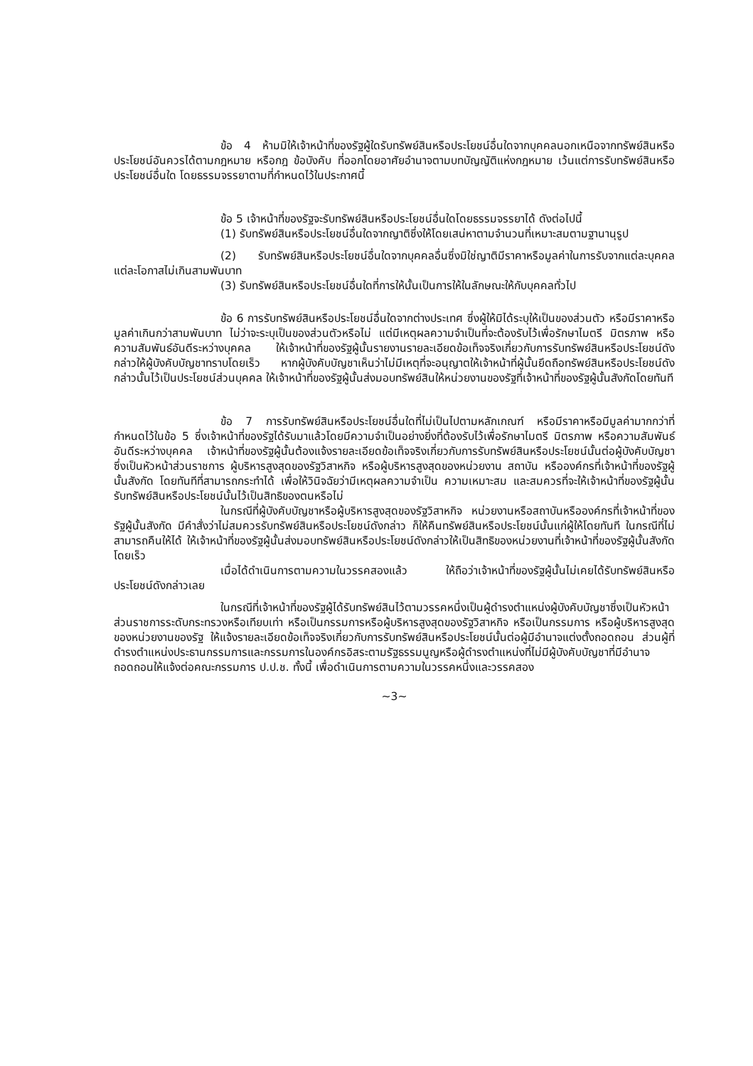ข้อ 4 ห้ามมิให้เจ้าหน้าที่ของรัฐผู้ใดรับทรัพย์สินหรือประโยชน์อื่นใดจากบุคคลนอกเหนือจากทรัพย์สินหรือประโยชน์อันควรได้ตามกฎหมาย หรือกฎ ข้อบังคับ ที่ออกโดยอาศัยอำนาจตามบทบัญญัติแห่งกฎหมาย เว้นแต่การรับทรัพย์สินหรือประโยชน์อื่นใด โดยธรรมจรรยาตามที่กำหนดไว้ในประกาศนี้
ข้อ 5 เจ้าหน้าที่ของรัฐจะรับทรัพย์สินหรือประโยชน์อื่นใดโดยธรรมจรรยาได้ ดังต่อไปนี้
(1) รับทรัพย์สินหรือประโยชน์อื่นใดจากญาติซึ่งให้โดยเสน่หาตามจำนวนที่เหมาะสมตามฐานานุรูป
(2) รับทรัพย์สินหรือประโยชน์อื่นใดจากบุคคลอื่นซึ่งมิใช่ญาติมีราคาหรือมูลค่าในการรับจากแต่ละบุคคล แต่ละโอกาสไม่เกินสามพันบาท
(3) รับทรัพย์สินหรือประโยชน์อื่นใดที่การให้นั้นเป็นการให้ในลักษณะให้กับบุคคลทั่วไป
ข้อ 6 การรับทรัพย์สินหรือประโยชน์อื่นใดจากต่างประเทศ ซึ่งผู้ให้มิได้ระบุให้เป็นของส่วนตัว หรือมีราคาหรือมูลค่าเกินกว่าสามพันบาท ไม่ว่าจะระบุเป็นของส่วนตัวหรือไม่ แต่มีเหตุผลความจำเป็นที่จะต้องรับไว้เพื่อรักษาไมตรี มิตรภาพ หรือความสัมพันธ์อันดีระหว่างบุคคล ให้เจ้าหน้าที่ของรัฐผู้นั้นรายงานรายละเอียดข้อเท็จจริงเกี่ยวกับการรับทรัพย์สินหรือประโยชน์ดังกล่าวให้ผู้บังคับบัญชาทราบโดยเร็ว หากผู้บังคับบัญชาเห็นว่าไม่มีเหตุที่จะอนุญาตให้เจ้าหน้าที่ผู้นั้นยึดถือทรัพย์สินหรือประโยชน์ดังกล่าวนั้นไว้เป็นประโยชน์ส่วนบุคคล ให้เจ้าหน้าที่ของรัฐผู้นั้นส่งมอบทรัพย์สินให้หน่วยงานของรัฐที่เจ้าหน้าที่ของรัฐผู้นั้นสังกัดโดยทันที
ข้อ 7 การรับทรัพย์สินหรือประโยชน์อื่นใดที่ไม่เป็นไปตามหลักเกณฑ์ หรือมีราคาหรือมีมูลค่ามากกว่าที่กำหนดไว้ในข้อ 5 ซึ่งเจ้าหน้าที่ของรัฐได้รับมาแล้วโดยมีความจำเป็นอย่างยิ่งที่ต้องรับไว้เพื่อรักษาไมตรี มิตรภาพ หรือความสัมพันธ์อันดีระหว่างบุคคล เจ้าหน้าที่ของรัฐผู้นั้นต้องแจ้งรายละเอียดข้อเท็จจริงเกี่ยวกับการรับทรัพย์สินหรือประโยชน์นั้นต่อผู้บังคับบัญชา ซึ่งเป็นหัวหน้าส่วนราชการ ผู้บริหารสูงสุดของรัฐวิสาหกิจ หรือผู้บริหารสูงสุดของหน่วยงาน สถาบัน หรือองค์กรที่เจ้าหน้าที่ของรัฐผู้นั้นสังกัด โดยทันทีที่สามารถกระทำได้ เพื่อให้วินิจฉัยว่ามีเหตุผลความจำเป็น ความเหมาะสม และสมควรที่จะให้เจ้าหน้าที่ของรัฐผู้นั้นรับทรัพย์สินหรือประโยชน์นั้นไว้เป็นสิทธิของตนหรือไม่
ในกรณีที่ผู้บังคับบัญชาหรือผู้บริหารสูงสุดของรัฐวิสาหกิจ หน่วยงานหรือสถาบันหรือองค์กรที่เจ้าหน้าที่ของรัฐผู้นั้นสังกัด มีคำสั่งว่าไม่สมควรรับทรัพย์สินหรือประโยชน์ดังกล่าว ก็ให้คืนทรัพย์สินหรือประโยชน์นั้นแก่ผู้ให้โดยทันที ในกรณีที่ไม่สามารถคืนให้ได้ ให้เจ้าหน้าที่ของรัฐผู้นั้นส่งมอบทรัพย์สินหรือประโยชน์ดังกล่าวให้เป็นสิทธิของหน่วยงานที่เจ้าหน้าที่ของรัฐผู้นั้นสังกัดโดยเร็ว
เมื่อได้ดำเนินการตามความในวรรคสองแล้ว ให้ถือว่าเจ้าหน้าที่ของรัฐผู้นั้นไม่เคยได้รับทรัพย์สินหรือประโยชน์ดังกล่าวเลย
ในกรณีที่เจ้าหน้าที่ของรัฐผู้ได้รับทรัพย์สินไว้ตามวรรคหนึ่งเป็นผู้ดำรงตำแหน่งผู้บังคับบัญชาซึ่งเป็นหัวหน้าส่วนราชการระดับกระทรวงหรือเทียบเท่า หรือเป็นกรรมการหรือผู้บริหารสูงสุดของรัฐวิสาหกิจ หรือเป็นกรรมการ หรือผู้บริหารสูงสุดของหน่วยงานของรัฐ ให้แจ้งรายละเอียดข้อเท็จจริงเกี่ยวกับการรับทรัพย์สินหรือประโยชน์นั้นต่อผู้มีอำนาจแต่งตั้งถอดถอน ส่วนผู้ที่ดำรงตำแหน่งประธานกรรมการและกรรมการในองค์กรอิสระตามรัฐธรรมนูญหรือผู้ดำรงตำแหน่งที่ไม่มีผู้บังคับบัญชาที่มีอำนาจถอดถอนให้แจ้งต่อคณะกรรมการ ป.ป.ช. ทั้งนี้ เพื่อดำเนินการตามความในวรรคหนึ่งและวรรคสอง
~3~